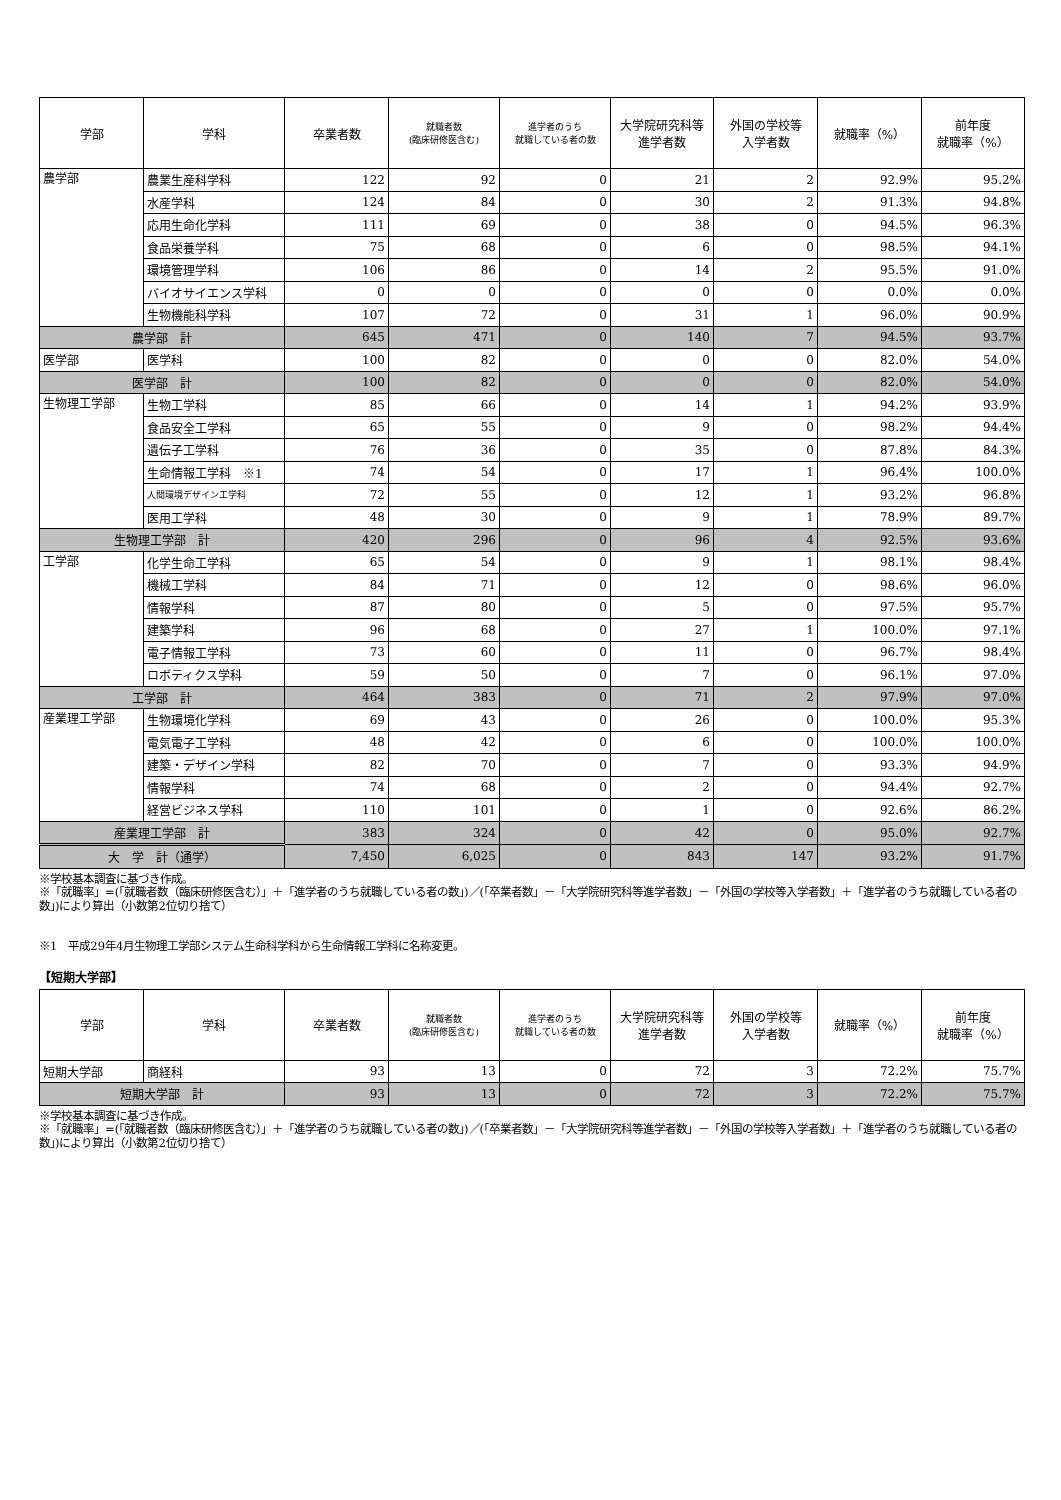| 学部 | 学科 | 卒業者数 | 就職者数 (臨床研修医含む) | 進学者のうち 就職している者の数 | 大学院研究科等 進学者数 | 外国の学校等 入学者数 | 就職率（%） | 前年度 就職率（%） |
| --- | --- | --- | --- | --- | --- | --- | --- | --- |
| 農学部 | 農業生産科学科 | 122 | 92 | 0 | 21 | 2 | 92.9% | 95.2% |
| | 水産学科 | 124 | 84 | 0 | 30 | 2 | 91.3% | 94.8% |
| | 応用生命化学科 | 111 | 69 | 0 | 38 | 0 | 94.5% | 96.3% |
| | 食品栄養学科 | 75 | 68 | 0 | 6 | 0 | 98.5% | 94.1% |
| | 環境管理学科 | 106 | 86 | 0 | 14 | 2 | 95.5% | 91.0% |
| | バイオサイエンス学科 | 0 | 0 | 0 | 0 | 0 | 0.0% | 0.0% |
| | 生物機能科学科 | 107 | 72 | 0 | 31 | 1 | 96.0% | 90.9% |
| 農学部 計 | | 645 | 471 | 0 | 140 | 7 | 94.5% | 93.7% |
| 医学部 | 医学科 | 100 | 82 | 0 | 0 | 0 | 82.0% | 54.0% |
| 医学部 計 | | 100 | 82 | 0 | 0 | 0 | 82.0% | 54.0% |
| 生物理工学部 | 生物工学科 | 85 | 66 | 0 | 14 | 1 | 94.2% | 93.9% |
| | 食品安全工学科 | 65 | 55 | 0 | 9 | 0 | 98.2% | 94.4% |
| | 遺伝子工学科 | 76 | 36 | 0 | 35 | 0 | 87.8% | 84.3% |
| | 生命情報工学科 ※1 | 74 | 54 | 0 | 17 | 1 | 96.4% | 100.0% |
| | 人間環境デザイン工学科 | 72 | 55 | 0 | 12 | 1 | 93.2% | 96.8% |
| | 医用工学科 | 48 | 30 | 0 | 9 | 1 | 78.9% | 89.7% |
| 生物理工学部 計 | | 420 | 296 | 0 | 96 | 4 | 92.5% | 93.6% |
| 工学部 | 化学生命工学科 | 65 | 54 | 0 | 9 | 1 | 98.1% | 98.4% |
| | 機械工学科 | 84 | 71 | 0 | 12 | 0 | 98.6% | 96.0% |
| | 情報学科 | 87 | 80 | 0 | 5 | 0 | 97.5% | 95.7% |
| | 建築学科 | 96 | 68 | 0 | 27 | 1 | 100.0% | 97.1% |
| | 電子情報工学科 | 73 | 60 | 0 | 11 | 0 | 96.7% | 98.4% |
| | ロボティクス学科 | 59 | 50 | 0 | 7 | 0 | 96.1% | 97.0% |
| 工学部 計 | | 464 | 383 | 0 | 71 | 2 | 97.9% | 97.0% |
| 産業理工学部 | 生物環境化学科 | 69 | 43 | 0 | 26 | 0 | 100.0% | 95.3% |
| | 電気電子工学科 | 48 | 42 | 0 | 6 | 0 | 100.0% | 100.0% |
| | 建築・デザイン学科 | 82 | 70 | 0 | 7 | 0 | 93.3% | 94.9% |
| | 情報学科 | 74 | 68 | 0 | 2 | 0 | 94.4% | 92.7% |
| | 経営ビジネス学科 | 110 | 101 | 0 | 1 | 0 | 92.6% | 86.2% |
| 産業理工学部 計 | | 383 | 324 | 0 | 42 | 0 | 95.0% | 92.7% |
| 大 学 計（通学） | | 7,450 | 6,025 | 0 | 843 | 147 | 93.2% | 91.7% |
※学校基本調査に基づき作成。
※「就職率」=(「就職者数（臨床研修医含む）」＋「進学者のうち就職している者の数」)／(「卒業者数」－「大学院研究科等進学者数」－「外国の学校等入学者数」＋「進学者のうち就職している者の数」)により算出（小数第2位切り捨て）
※1　平成29年4月生物理工学部システム生命科学科から生命情報工学科に名称変更。
【短期大学部】
| 学部 | 学科 | 卒業者数 | 就職者数 (臨床研修医含む) | 進学者のうち 就職している者の数 | 大学院研究科等 進学者数 | 外国の学校等 入学者数 | 就職率（%） | 前年度 就職率（%） |
| --- | --- | --- | --- | --- | --- | --- | --- | --- |
| 短期大学部 | 商経科 | 93 | 13 | 0 | 72 | 3 | 72.2% | 75.7% |
| 短期大学部 計 | | 93 | 13 | 0 | 72 | 3 | 72.2% | 75.7% |
※学校基本調査に基づき作成。
※「就職率」=(「就職者数（臨床研修医含む）」＋「進学者のうち就職している者の数」)／(「卒業者数」－「大学院研究科等進学者数」－「外国の学校等入学者数」＋「進学者のうち就職している者の数」)により算出（小数第2位切り捨て）